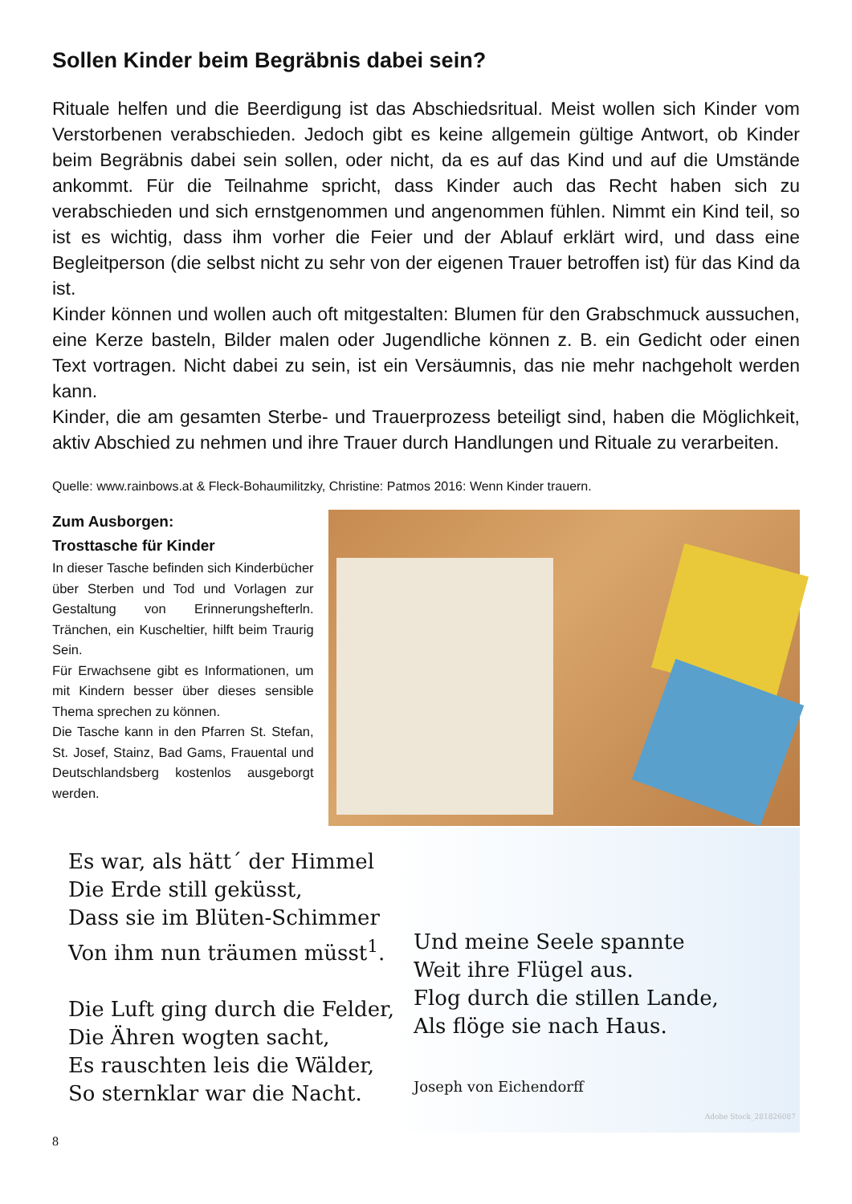Sollen Kinder beim Begräbnis dabei sein?
Rituale helfen und die Beerdigung ist das Abschiedsritual. Meist wollen sich Kinder vom Verstorbenen verabschieden. Jedoch gibt es keine allgemein gültige Antwort, ob Kinder beim Begräbnis dabei sein sollen, oder nicht, da es auf das Kind und auf die Umstände ankommt. Für die Teilnahme spricht, dass Kinder auch das Recht haben sich zu verabschieden und sich ernstgenommen und angenommen fühlen. Nimmt ein Kind teil, so ist es wichtig, dass ihm vorher die Feier und der Ablauf erklärt wird, und dass eine Begleitperson (die selbst nicht zu sehr von der eigenen Trauer betroffen ist) für das Kind da ist.
Kinder können und wollen auch oft mitgestalten: Blumen für den Grabschmuck aussuchen, eine Kerze basteln, Bilder malen oder Jugendliche können z. B. ein Gedicht oder einen Text vortragen. Nicht dabei zu sein, ist ein Versäumnis, das nie mehr nachgeholt werden kann.
Kinder, die am gesamten Sterbe- und Trauerprozess beteiligt sind, haben die Möglichkeit, aktiv Abschied zu nehmen und ihre Trauer durch Handlungen und Rituale zu verarbeiten.
Quelle: www.rainbows.at & Fleck-Bohaumilitzky, Christine: Patmos 2016: Wenn Kinder trauern.
Zum Ausborgen:
Trosttasche für Kinder
In dieser Tasche befinden sich Kinderbücher über Sterben und Tod und Vorlagen zur Gestaltung von Erinnerungshefterln. Tränchen, ein Kuscheltier, hilft beim Traurig Sein.
Für Erwachsene gibt es Informationen, um mit Kindern besser über dieses sensible Thema sprechen zu können.
Die Tasche kann in den Pfarren St. Stefan, St. Josef, Stainz, Bad Gams, Frauental und Deutschlandsberg kostenlos ausgeborgt werden.
Es war, als hätt´ der Himmel
Die Erde still geküsst,
Dass sie im Blüten-Schimmer
Von ihm nun träumen müsst<sup>1</sup>.
Die Luft ging durch die Felder,
Die Ähren wogten sacht,
Es rauschten leis die Wälder,
So sternklar war die Nacht.
Und meine Seele spannte
Weit ihre Flügel aus.
Flog durch die stillen Lande,
Als flöge sie nach Haus.
Joseph von Eichendorff
Adobe Stock_281826087
8